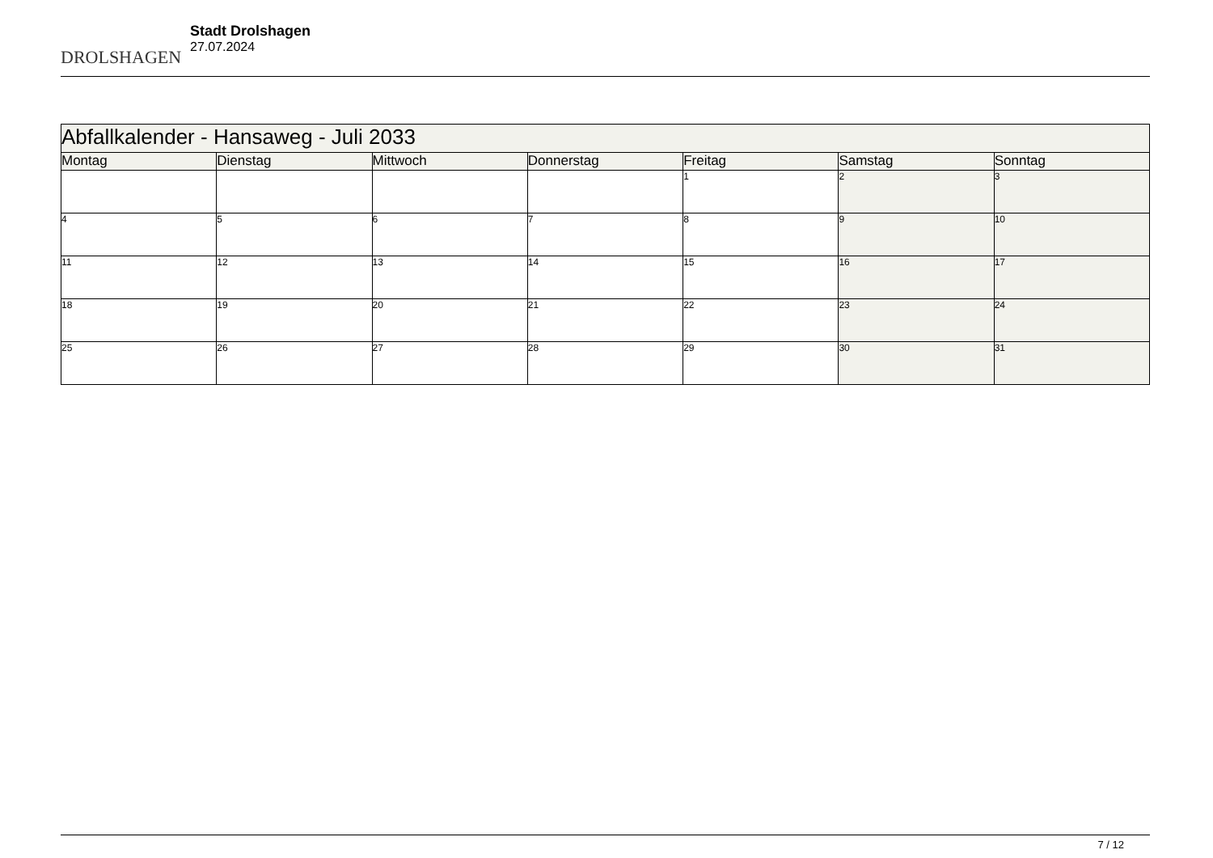DROLSHAGEN
Stadt Drolshagen
27.07.2024
| Abfallkalender - Hansaweg - Juli 2033 | | | | | | |
| --- | --- | --- | --- | --- | --- | --- |
| Montag | Dienstag | Mittwoch | Donnerstag | Freitag | Samstag | Sonntag |
| | | | | 1 | 2 | 3 |
| 4 | 5 | 6 | 7 | 8 | 9 | 10 |
| 11 | 12 | 13 | 14 | 15 | 16 | 17 |
| 18 | 19 | 20 | 21 | 22 | 23 | 24 |
| 25 | 26 | 27 | 28 | 29 | 30 | 31 |
7 / 12